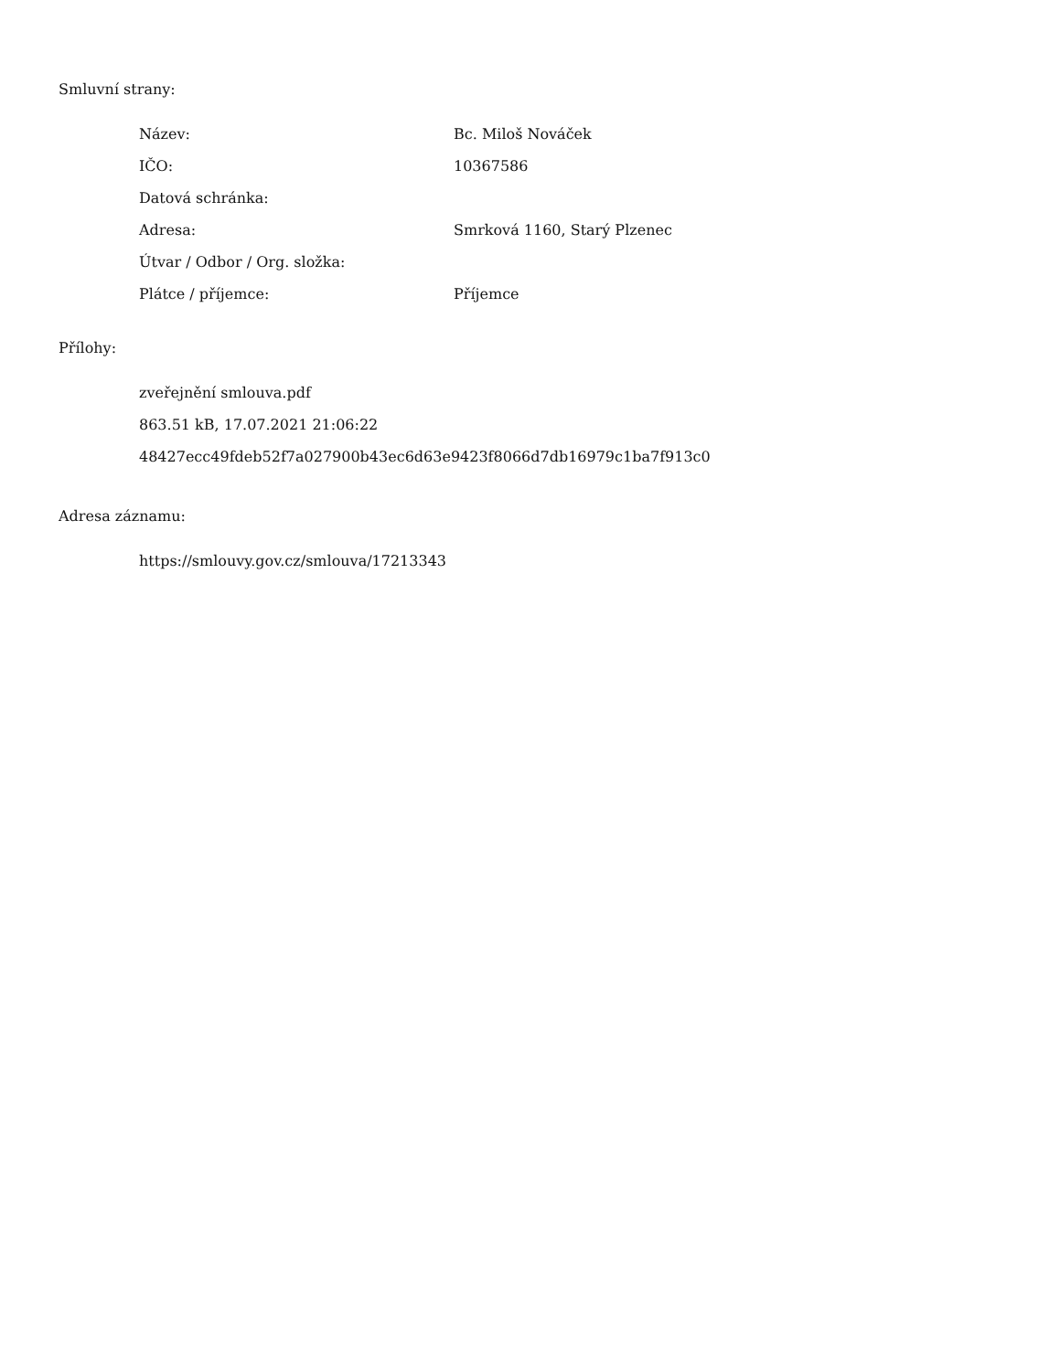Smluvní strany:
| Název: | Bc. Miloš Nováček |
| IČO: | 10367586 |
| Datová schránka: | |
| Adresa: | Smrková 1160, Starý Plzenec |
| Útvar / Odbor / Org. složka: | |
| Plátce / příjemce: | Příjemce |
Přílohy:
zveřejnění smlouva.pdf
863.51 kB, 17.07.2021 21:06:22
48427ecc49fdeb52f7a027900b43ec6d63e9423f8066d7db16979c1ba7f913c0
Adresa záznamu:
https://smlouvy.gov.cz/smlouva/17213343